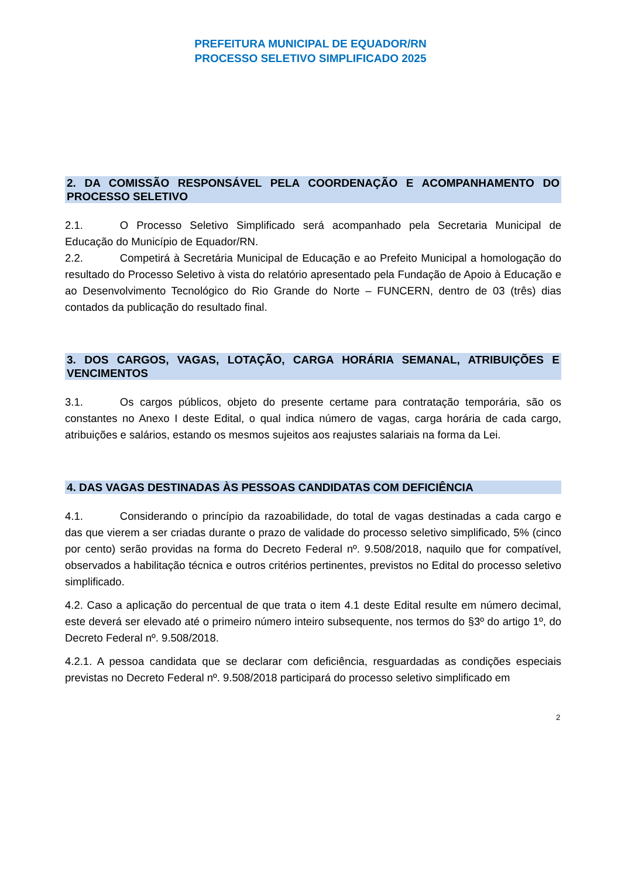PREFEITURA MUNICIPAL DE EQUADOR/RN
PROCESSO SELETIVO SIMPLIFICADO 2025
2. DA COMISSÃO RESPONSÁVEL PELA COORDENAÇÃO E ACOMPANHAMENTO DO PROCESSO SELETIVO
2.1. O Processo Seletivo Simplificado será acompanhado pela Secretaria Municipal de Educação do Município de Equador/RN.
2.2. Competirá à Secretária Municipal de Educação e ao Prefeito Municipal a homologação do resultado do Processo Seletivo à vista do relatório apresentado pela Fundação de Apoio à Educação e ao Desenvolvimento Tecnológico do Rio Grande do Norte – FUNCERN, dentro de 03 (três) dias contados da publicação do resultado final.
3. DOS CARGOS, VAGAS, LOTAÇÃO, CARGA HORÁRIA SEMANAL, ATRIBUIÇÕES E VENCIMENTOS
3.1. Os cargos públicos, objeto do presente certame para contratação temporária, são os constantes no Anexo I deste Edital, o qual indica número de vagas, carga horária de cada cargo, atribuições e salários, estando os mesmos sujeitos aos reajustes salariais na forma da Lei.
4. DAS VAGAS DESTINADAS ÀS PESSOAS CANDIDATAS COM DEFICIÊNCIA
4.1. Considerando o princípio da razoabilidade, do total de vagas destinadas a cada cargo e das que vierem a ser criadas durante o prazo de validade do processo seletivo simplificado, 5% (cinco por cento) serão providas na forma do Decreto Federal nº. 9.508/2018, naquilo que for compatível, observados a habilitação técnica e outros critérios pertinentes, previstos no Edital do processo seletivo simplificado.
4.2. Caso a aplicação do percentual de que trata o item 4.1 deste Edital resulte em número decimal, este deverá ser elevado até o primeiro número inteiro subsequente, nos termos do §3º do artigo 1º, do Decreto Federal nº. 9.508/2018.
4.2.1. A pessoa candidata que se declarar com deficiência, resguardadas as condições especiais previstas no Decreto Federal nº. 9.508/2018 participará do processo seletivo simplificado em
2